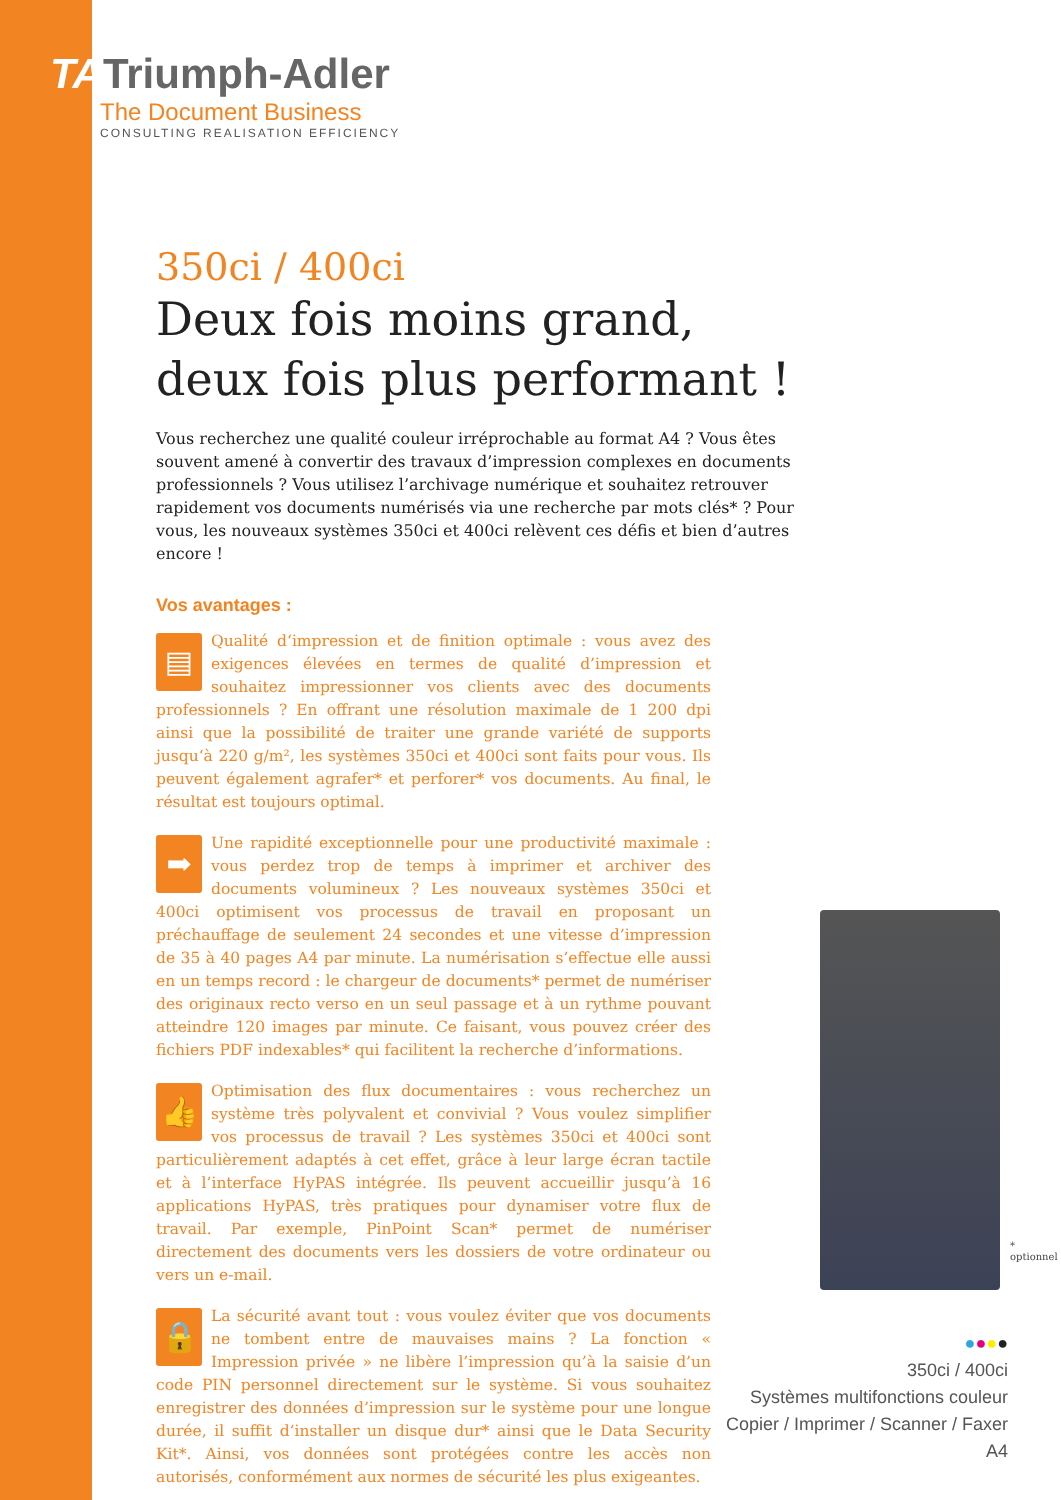TATriumph-Adler
The Document Business
CONSULTING REALISATION EFFICIENCY
350ci / 400ci
Deux fois moins grand, deux fois plus performant !
Vous recherchez une qualité couleur irréprochable au format A4 ? Vous êtes souvent amené à convertir des travaux d’impression complexes en documents professionnels ? Vous utilisez l’archivage numérique et souhaitez retrouver rapidement vos documents numérisés via une recherche par mots clés* ? Pour vous, les nouveaux systèmes 350ci et 400ci relèvent ces défis et bien d’autres encore !
Vos avantages :
▤ Qualité d‘impression et de finition optimale : vous avez des exigences élevées en termes de qualité d’impression et souhaitez impressionner vos clients avec des documents professionnels ? En offrant une résolution maximale de 1 200 dpi ainsi que la possibilité de traiter une grande variété de supports jusqu‘à 220 g/m², les systèmes 350ci et 400ci sont faits pour vous. Ils peuvent également agrafer* et perforer* vos documents. Au final, le résultat est toujours optimal.
➡ Une rapidité exceptionnelle pour une productivité maximale : vous perdez trop de temps à imprimer et archiver des documents volumineux ? Les nouveaux systèmes 350ci et 400ci optimisent vos processus de travail en proposant un préchauffage de seulement 24 secondes et une vitesse d’impression de 35 à 40 pages A4 par minute. La numérisation s’effectue elle aussi en un temps record : le chargeur de documents* permet de numériser des originaux recto verso en un seul passage et à un rythme pouvant atteindre 120 images par minute. Ce faisant, vous pouvez créer des fichiers PDF indexables* qui facilitent la recherche d’informations.
👍 Optimisation des flux documentaires : vous recherchez un système très polyvalent et convivial ? Vous voulez simplifier vos processus de travail ? Les systèmes 350ci et 400ci sont particulièrement adaptés à cet effet, grâce à leur large écran tactile et à l’interface HyPAS intégrée. Ils peuvent accueillir jusqu’à 16 applications HyPAS, très pratiques pour dynamiser votre flux de travail. Par exemple, PinPoint Scan* permet de numériser directement des documents vers les dossiers de votre ordinateur ou vers un e-mail.
🔒 La sécurité avant tout : vous voulez éviter que vos documents ne tombent entre de mauvaises mains ? La fonction « Impression privée » ne libère l’impression qu’à la saisie d’un code PIN personnel directement sur le système. Si vous souhaitez enregistrer des données d’impression sur le système pour une longue durée, il suffit d‘installer un disque dur* ainsi que le Data Security Kit*. Ainsi, vos données sont protégées contre les accès non autorisés, conformément aux normes de sécurité les plus exigeantes.
* optionnel
●●●●
350ci / 400ci
Systèmes multifonctions couleur
Copier / Imprimer / Scanner / Faxer
A4